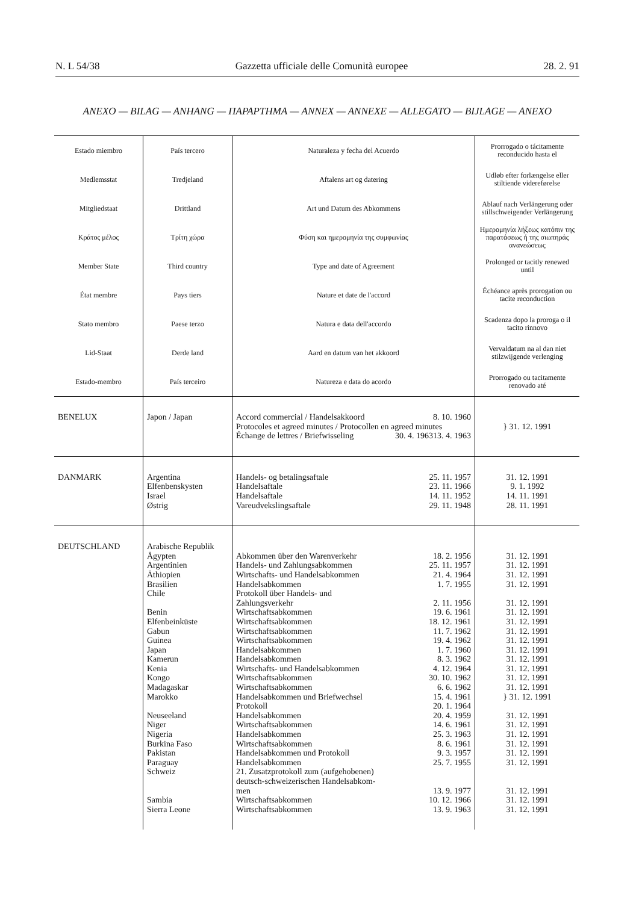N. L 54/38 Gazzetta ufficiale delle Comunità europee 28. 2. 91
ANEXO — BILAG — ANHANG — ΠΑΡΑΡΤΗΜΑ — ANNEX — ANNEXE — ALLEGATO — BIJLAGE — ANEXO
| Estado miembro | País tercero | Naturaleza y fecha del Acuerdo | Prorrogado o tácitamente reconducido hasta el |
| --- | --- | --- | --- |
| Medlemsstat | Tredjeland | Aftalens art og datering | Udløb efter forlængelse eller stiltiende videreførelse |
| Mitgliedstaat | Drittland | Art und Datum des Abkommens | Ablauf nach Verlängerung oder stillschweigender Verlängerung |
| Κράτος μέλος | Τρίτη χώρα | Φύση και ημερομηνία της συμφωνίας | Ημερομηνία λήξεως κατόπιν της παρατάσεως ή της σιωπηράς ανανεώσεως |
| Member State | Third country | Type and date of Agreement | Prolonged or tacitly renewed until |
| État membre | Pays tiers | Nature et date de l'accord | Échéance après prorogation ou tacite reconduction |
| Stato membro | Paese terzo | Natura e data dell'accordo | Scadenza dopo la proroga o il tacito rinnovo |
| Lid-Staat | Derde land | Aard en datum van het akkoord | Vervaldatum na al dan niet stilzwijgende verlenging |
| Estado-membro | País terceiro | Natureza e data do acordo | Prorrogado ou tacitamente renovado até |
| BENELUX | Japon / Japan | Accord commercial / Handelsakkoord 8. 10. 1960 Protocoles et agreed minutes / Protocollen en agreed minutes 13. 4. 1963 Échange de lettres / Briefwisseling 30. 4. 1963 | } 31. 12. 1991 |
| DANMARK | Argentina Elfenbenskysten Israel Østrig | Handels- og betalingsaftale 25. 11. 1957 Handelsaftale 23. 11. 1966 Handelsaftale 14. 11. 1952 Vareudvekslingsaftale 29. 11. 1948 | 31. 12. 1991 9. 1. 1992 14. 11. 1991 28. 11. 1991 |
| DEUTSCHLAND | Arabische Republik Ägypten Argentinien Äthiopien Brasilien Chile Benin Elfenbeinküste Gabun Guinea Japan Kamerun Kenia Kongo Madagaskar Marokko Neuseeland Niger Nigeria Burkina Faso Pakistan Paraguay Schweiz Sambia Sierra Leone | Abkommen über den Warenverkehr 18. 2. 1956 Handels- und Zahlungsabkommen 25. 11. 1957 Wirtschafts- und Handelsabkommen 21. 4. 1964 Handelsabkommen 1. 7. 1955 Protokoll über Handels- und Zahlungsverkehr 2. 11. 1956 Wirtschaftsabkommen 19. 6. 1961 Wirtschaftsabkommen 18. 12. 1961 Wirtschaftsabkommen 11. 7. 1962 Wirtschaftsabkommen 19. 4. 1962 Handelsabkommen 1. 7. 1960 Handelsabkommen 8. 3. 1962 Wirtschafts- und Handelsabkommen 4. 12. 1964 Wirtschaftsabkommen 30. 10. 1962 Wirtschaftsabkommen 6. 6. 1962 Handelsabkommen und Briefwechsel 15. 4. 1961 Protokoll 20. 1. 1964 Handelsabkommen 20. 4. 1959 Wirtschaftsabkommen 14. 6. 1961 Handelsabkommen 25. 3. 1963 Wirtschaftsabkommen 8. 6. 1961 Handelsabkommen und Protokoll 9. 3. 1957 Handelsabkommen 25. 7. 1955 21. Zusatzprotokoll zum (aufgehobenen) deutsch-schweizerischen Handelsabkom- men 13. 9. 1977 Wirtschaftsabkommen 10. 12. 1966 Wirtschaftsabkommen 13. 9. 1963 | 31. 12. 1991 31. 12. 1991 31. 12. 1991 31. 12. 1991 31. 12. 1991 31. 12. 1991 31. 12. 1991 31. 12. 1991 31. 12. 1991 31. 12. 1991 31. 12. 1991 31. 12. 1991 31. 12. 1991 31. 12. 1991 } 31. 12. 1991 31. 12. 1991 31. 12. 1991 31. 12. 1991 31. 12. 1991 31. 12. 1991 31. 12. 1991 31. 12. 1991 31. 12. 1991 31. 12. 1991 |